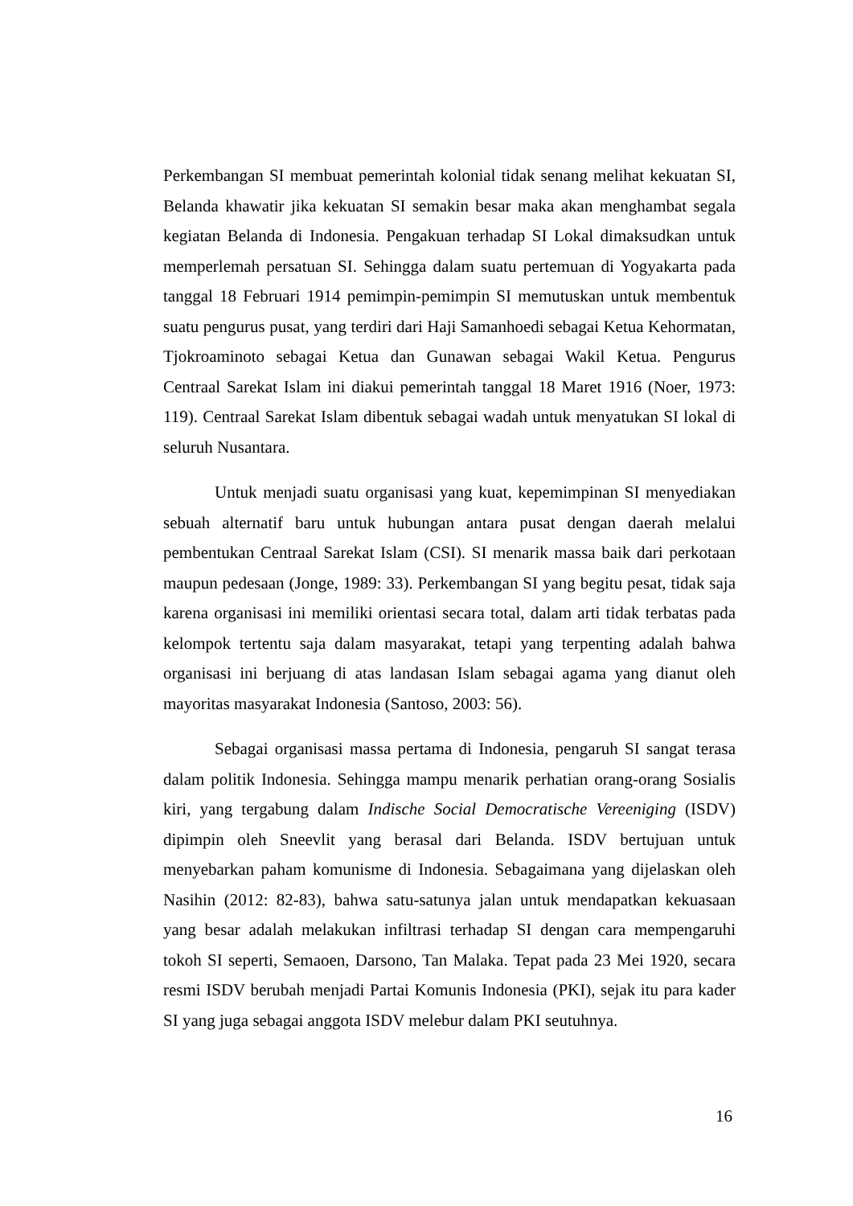Perkembangan SI membuat pemerintah kolonial tidak senang melihat kekuatan SI, Belanda khawatir jika kekuatan SI semakin besar maka akan menghambat segala kegiatan Belanda di Indonesia. Pengakuan terhadap SI Lokal dimaksudkan untuk memperlemah persatuan SI. Sehingga dalam suatu pertemuan di Yogyakarta pada tanggal 18 Februari 1914 pemimpin-pemimpin SI memutuskan untuk membentuk suatu pengurus pusat, yang terdiri dari Haji Samanhoedi sebagai Ketua Kehormatan, Tjokroaminoto sebagai Ketua dan Gunawan sebagai Wakil Ketua. Pengurus Centraal Sarekat Islam ini diakui pemerintah tanggal 18 Maret 1916 (Noer, 1973: 119). Centraal Sarekat Islam dibentuk sebagai wadah untuk menyatukan SI lokal di seluruh Nusantara.
Untuk menjadi suatu organisasi yang kuat, kepemimpinan SI menyediakan sebuah alternatif baru untuk hubungan antara pusat dengan daerah melalui pembentukan Centraal Sarekat Islam (CSI). SI menarik massa baik dari perkotaan maupun pedesaan (Jonge, 1989: 33). Perkembangan SI yang begitu pesat, tidak saja karena organisasi ini memiliki orientasi secara total, dalam arti tidak terbatas pada kelompok tertentu saja dalam masyarakat, tetapi yang terpenting adalah bahwa organisasi ini berjuang di atas landasan Islam sebagai agama yang dianut oleh mayoritas masyarakat Indonesia (Santoso, 2003: 56).
Sebagai organisasi massa pertama di Indonesia, pengaruh SI sangat terasa dalam politik Indonesia. Sehingga mampu menarik perhatian orang-orang Sosialis kiri, yang tergabung dalam Indische Social Democratische Vereeniging (ISDV) dipimpin oleh Sneevlit yang berasal dari Belanda. ISDV bertujuan untuk menyebarkan paham komunisme di Indonesia. Sebagaimana yang dijelaskan oleh Nasihin (2012: 82-83), bahwa satu-satunya jalan untuk mendapatkan kekuasaan yang besar adalah melakukan infiltrasi terhadap SI dengan cara mempengaruhi tokoh SI seperti, Semaoen, Darsono, Tan Malaka. Tepat pada 23 Mei 1920, secara resmi ISDV berubah menjadi Partai Komunis Indonesia (PKI), sejak itu para kader SI yang juga sebagai anggota ISDV melebur dalam PKI seutuhnya.
16